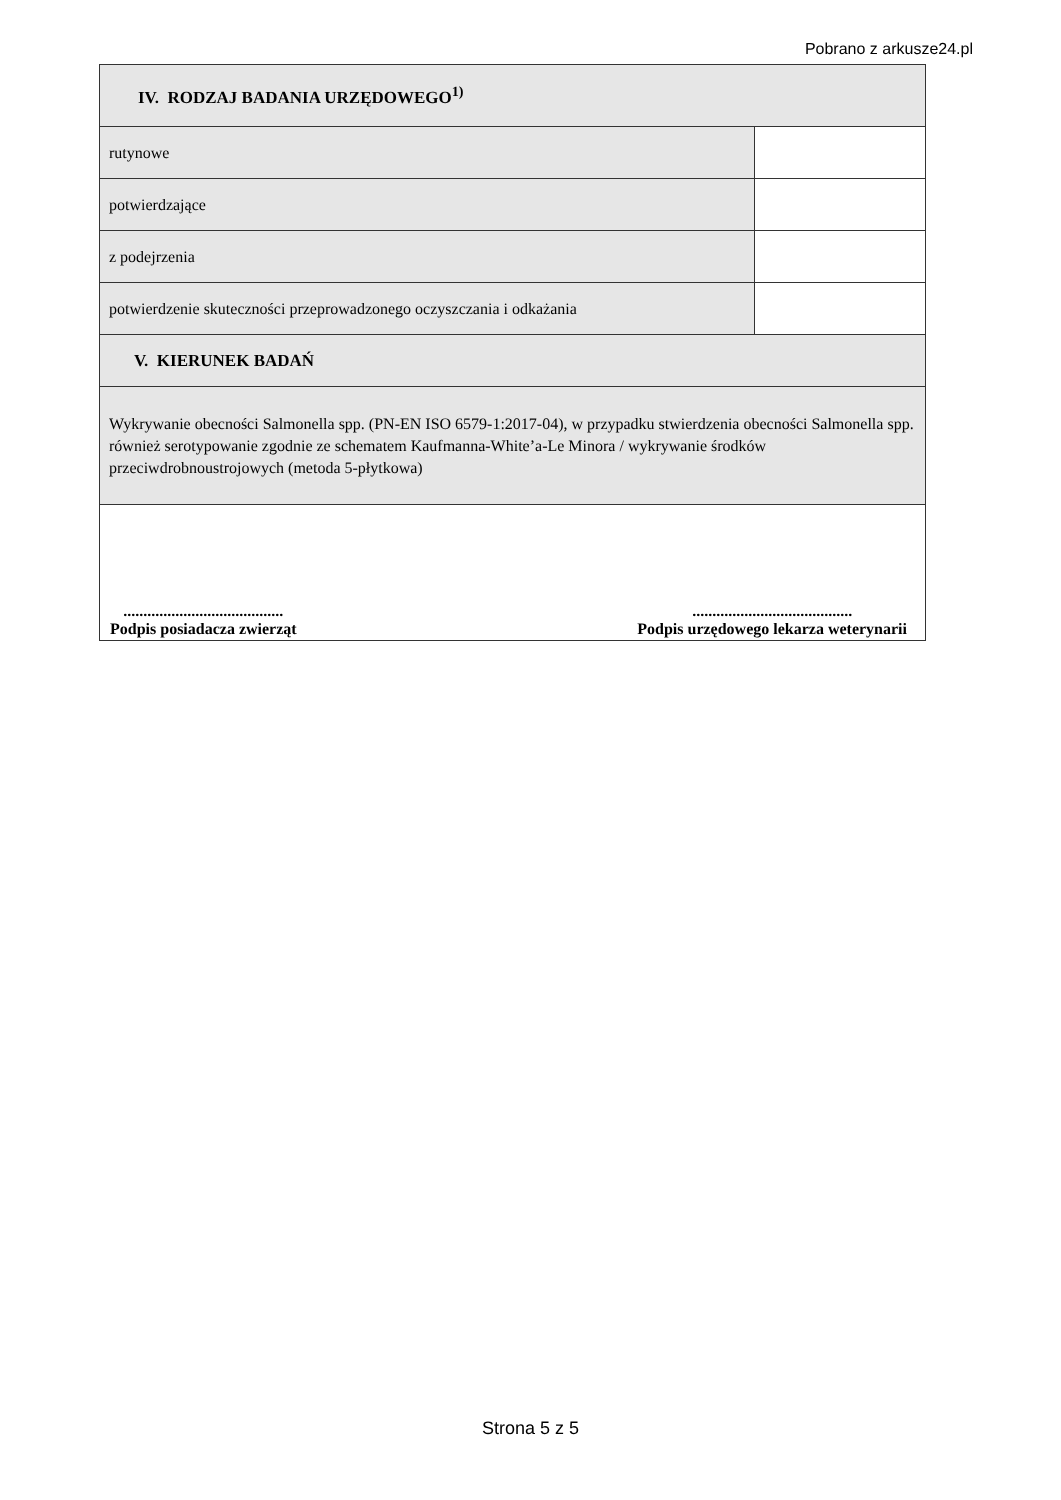Pobrano z arkusze24.pl
| IV. RODZAJ BADANIA URZĘDOWEGO<sup>1)</sup> | |
| rutynowe | |
| potwierdzające | |
| z podejrzenia | |
| potwierdzenie skuteczności przeprowadzonego oczyszczania i odkażania | |
| V. KIERUNEK BADAŃ | |
| Wykrywanie obecności Salmonella spp. (PN-EN ISO 6579-1:2017-04), w przypadku stwierdzenia obecności Salmonella spp. również serotypowanie zgodnie ze schematem Kaufmanna-White’a-Le Minora / wykrywanie środków przeciwdrobnoustrojowych (metoda 5-płytkowa) | |
| ........................................ Podpis posiadacza zwierząt ........................................ Podpis urzędowego lekarza weterynarii | |
Strona 5 z 5